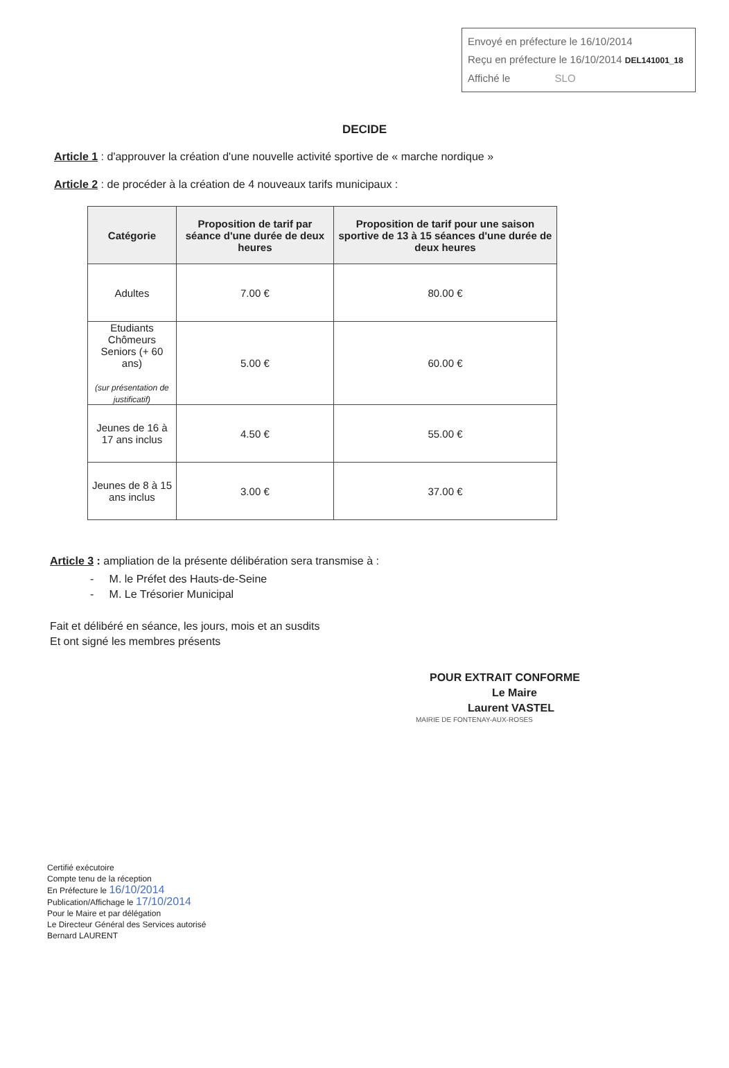Envoyé en préfecture le 16/10/2014
Reçu en préfecture le 16/10/2014 DEL141001_18
Affiché le SLO
DECIDE
Article 1 : d'approuver la création d'une nouvelle activité sportive de « marche nordique »
Article 2 : de procéder à la création de 4 nouveaux tarifs municipaux :
| Catégorie | Proposition de tarif par séance d'une durée de deux heures | Proposition de tarif pour une saison sportive de 13 à 15 séances d'une durée de deux heures |
| --- | --- | --- |
| Adultes | 7.00 € | 80.00 € |
| Etudiants Chômeurs Seniors (+ 60 ans) (sur présentation de justificatif) | 5.00 € | 60.00 € |
| Jeunes de 16 à 17 ans inclus | 4.50 € | 55.00 € |
| Jeunes de 8 à 15 ans inclus | 3.00 € | 37.00 € |
Article 3 : ampliation de la présente délibération sera transmise à :
- M. le Préfet des Hauts-de-Seine
- M. Le Trésorier Municipal
Fait et délibéré en séance, les jours, mois et an susdits
Et ont signé les membres présents
POUR EXTRAIT CONFORME
Le Maire
Laurent VASTEL
MAIRIE DE FONTENAY-AUX-ROSES
Certifié exécutoire
Compte tenu de la réception
En Préfecture le 16/10/2014
Publication/Affichage le 17/10/2014
Pour le Maire et par délégation
Le Directeur Général des Services autorisé
Bernard LAURENT